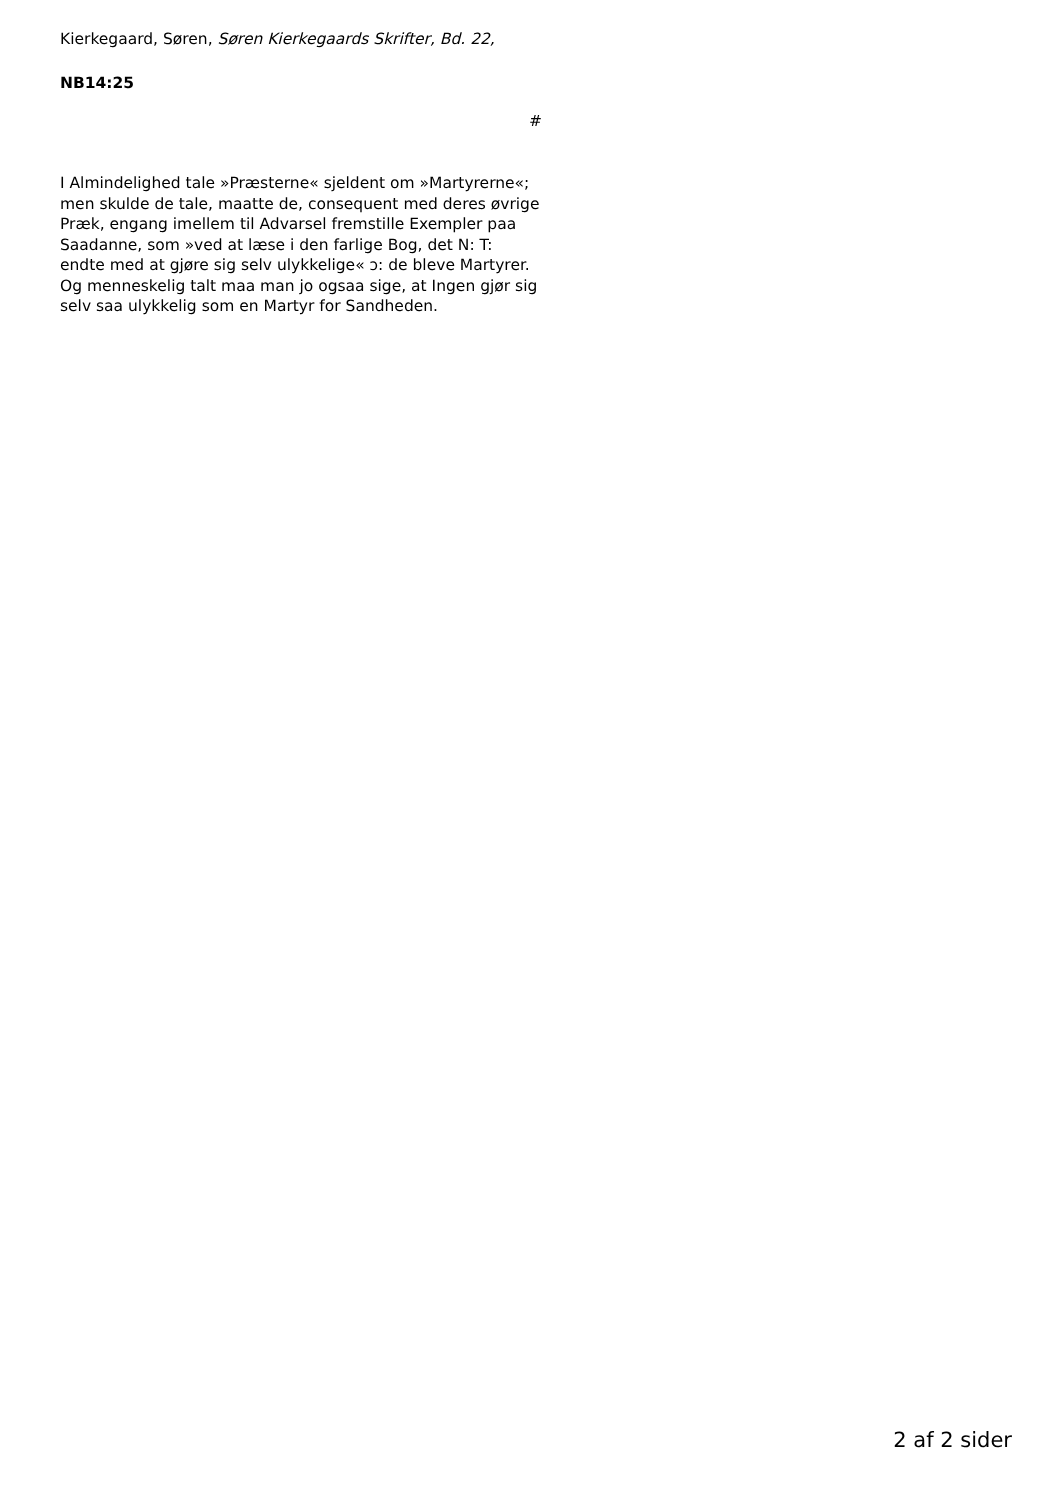Kierkegaard, Søren, Søren Kierkegaards Skrifter, Bd. 22,
NB14:25
#
I Almindelighed tale »Præsterne« sjeldent om »Martyrerne«; men skulde de tale, maatte de, consequent med deres øvrige Præk, engang imellem til Advarsel fremstille Exempler paa Saadanne, som »ved at læse i den farlige Bog, det N: T: endte med at gjøre sig selv ulykkelige« ɔ: de bleve Martyrer. Og menneskelig talt maa man jo ogsaa sige, at Ingen gjør sig selv saa ulykkelig som en Martyr for Sandheden.
2 af 2 sider